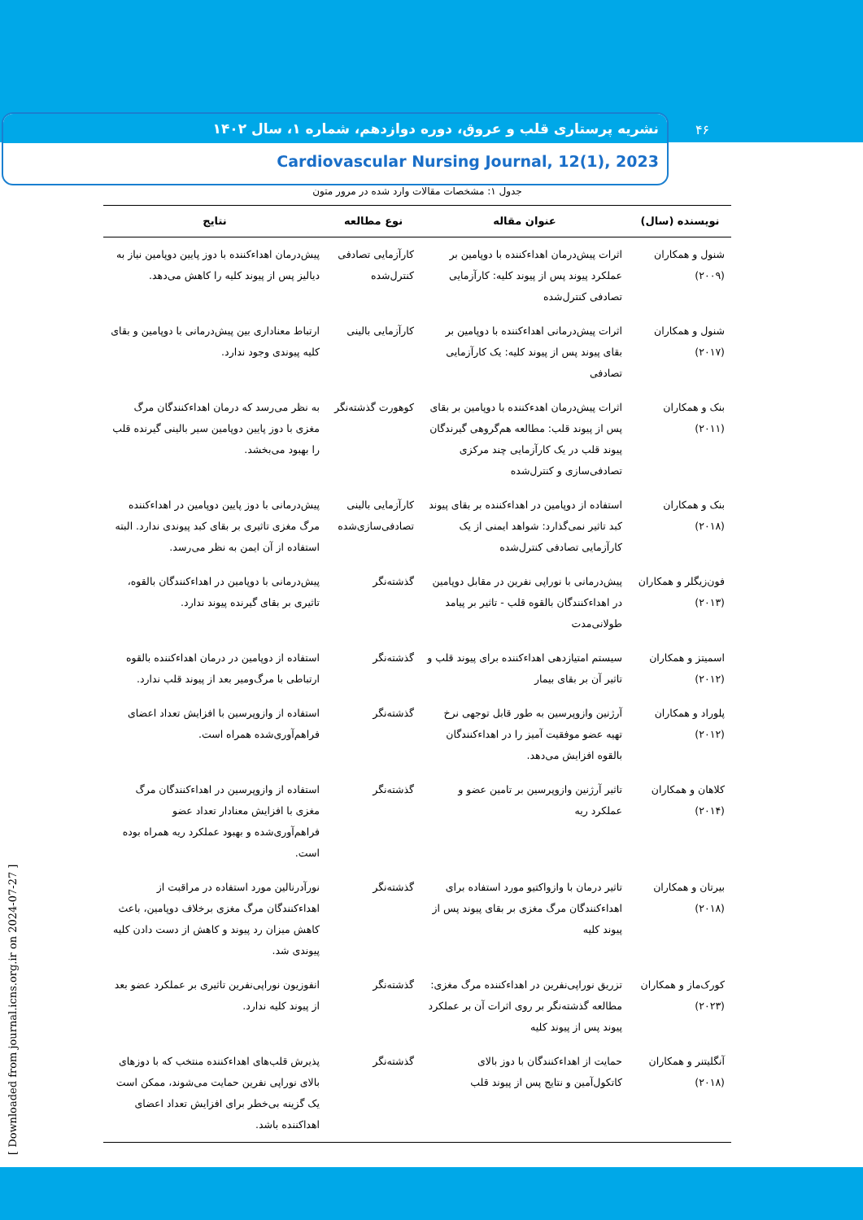نشریه پرستاری قلب و عروق، دوره دوازدهم، شماره ۱، سال ۱۴۰۲
Cardiovascular Nursing Journal, 12(1), 2023
۴۶
[ Downloaded from journal.icns.org.ir on 2024-07-27 ]
جدول ۱: مشخصات مقالات وارد شده در مرور متون
| نویسنده (سال) | عنوان مقاله | نوع مطالعه | نتایج |
| --- | --- | --- | --- |
| شنول و همکاران (۲۰۰۹) | اثرات پیش‌درمان اهداءکننده با دوپامین بر عملکرد پیوند پس از پیوند کلیه: کارآزمایی تصادفی کنترل‌شده | کارآزمایی تصادفی کنترل‌شده | پیش‌درمان اهداءکننده با دوز پایین دوپامین نیاز به دیالیز پس از پیوند کلیه را کاهش می‌دهد. |
| شنول و همکاران (۲۰۱۷) | اثرات پیش‌درمانی اهداءکننده با دوپامین بر بقای پیوند پس از پیوند کلیه: یک کارآزمایی تصادفی | کارآزمایی بالینی | ارتباط معناداری بین پیش‌درمانی با دوپامین و بقای کلیه پیوندی وجود ندارد. |
| بنک و همکاران (۲۰۱۱) | اثرات پیش‌درمان اهدءکننده با دوپامین بر بقای پس از پیوند قلب: مطالعه هم‌گروهی گیرندگان پیوند قلب در یک کارآزمایی چند مرکزی تصادفی‌سازی و کنترل‌شده | کوهورت گذشته‌نگر | به نظر می‌رسد که درمان اهداءکنندگان مرگ مغزی با دوز پایین دوپامین سیر بالینی گیرنده قلب را بهبود می‌بخشد. |
| بنک و همکاران (۲۰۱۸) | استفاده از دوپامین در اهداءکننده بر بقای پیوند کبد تاثیر نمی‌گذارد: شواهد ایمنی از یک کارآزمایی تصادفی کنترل‌شده | کارآزمایی بالینی تصادفی‌سازی‌شده | پیش‌درمانی با دوز پایین دوپامین در اهداءکننده مرگ مغزی تاثیری بر بقای کبد پیوندی ندارد. البته استفاده از آن ایمن به نظر می‌رسد. |
| فون‌زیگلر و همکاران (۲۰۱۳) | پیش‌درمانی با نوراپی نفرین در مقابل دوپامین در اهداءکنندگان بالقوه قلب - تاثیر بر پیامد طولانی‌مدت | گذشته‌نگر | پیش‌درمانی با دوپامین در اهداءکنندگان بالقوه، تاثیری بر بقای گیرنده پیوند ندارد. |
| اسمیتز و همکاران (۲۰۱۲) | سیستم امتیازدهی اهداءکننده برای پیوند قلب و تاثیر آن بر بقای بیمار | گذشته‌نگر | استفاده از دوپامین در درمان اهداءکننده بالقوه ارتباطی با مرگ‌ومیر بعد از پیوند قلب ندارد. |
| پلوراد و همکاران (۲۰۱۲) | آرژنین وازوپرسین به طور قابل توجهی نرخ تهیه عضو موفقیت آمیز را در اهداءکنندگان بالقوه افزایش می‌دهد. | گذشته‌نگر | استفاده از وازوپرسین با افزایش تعداد اعضای فراهم‌آوری‌شده همراه است. |
| کلاهان و همکاران (۲۰۱۴) | تاثیر آرژنین وازوپرسین بر تامین عضو و عملکرد ریه | گذشته‌نگر | استفاده از وازوپرسین در اهداءکنندگان مرگ مغزی با افزایش معنادار تعداد عضو فراهم‌آوری‌شده و بهبود عملکرد ریه همراه بوده است. |
| بیرتان و همکاران (۲۰۱۸) | تاثیر درمان با وازواکتیو مورد استفاده برای اهداءکنندگان مرگ مغزی بر بقای پیوند پس از پیوند کلیه | گذشته‌نگر | نورآدرنالین مورد استفاده در مراقبت از اهداءکنندگان مرگ مغزی برخلاف دوپامین، باعث کاهش میزان رد پیوند و کاهش از دست دادن کلیه پیوندی شد. |
| کورک‌ماز و همکاران (۲۰۲۳) | تزریق نوراپی‌نفرین در اهداءکننده مرگ مغزی: مطالعه گذشته‌نگر بر روی اثرات آن بر عملکرد پیوند پس از پیوند کلیه | گذشته‌نگر | انفوزیون نوراپی‌نفرین تاثیری بر عملکرد عضو بعد از پیوند کلیه ندارد. |
| آنگلیتنر و همکاران (۲۰۱۸) | حمایت از اهداءکنندگان با دوز بالای کاتکول‌آمین و نتایج پس از پیوند قلب | گذشته‌نگر | پذیرش قلب‌های اهداءکننده منتخب که با دوزهای بالای نوراپی نفرین حمایت می‌شوند، ممکن است یک گزینه بی‌خطر برای افزایش تعداد اعضای اهداکننده باشد. |